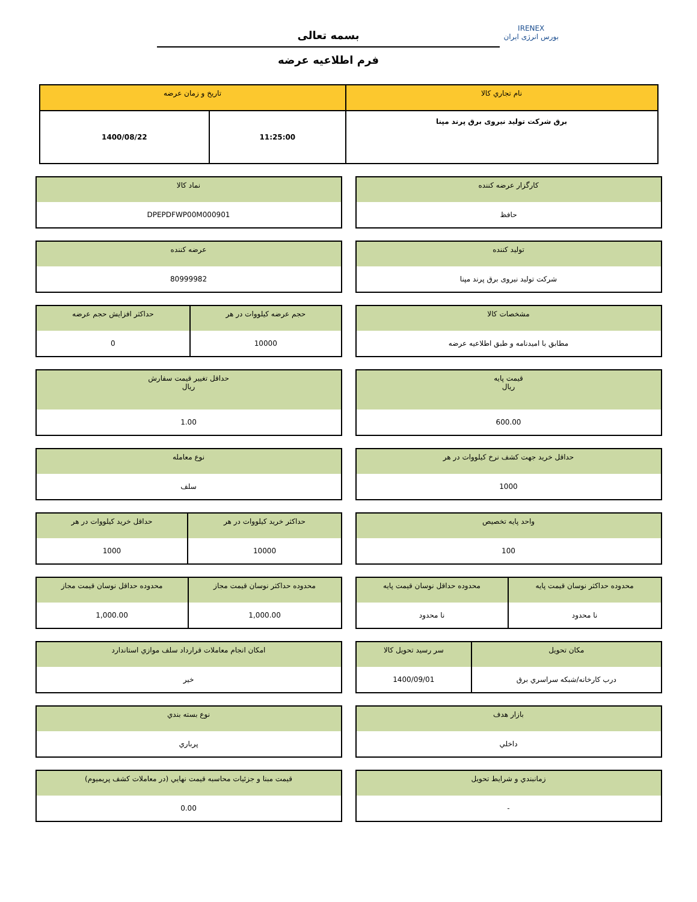IRENEX
بورس انرژی ایران
بسمه تعالی
فرم اطلاعیه عرضه
| نام تجاري كالا | تاريخ و زمان عرضه | |
| --- | --- | --- |
| برق شرکت تولید نیروی برق پرند مپنا | 11:25:00 | 1400/08/22 |
| كارگزار عرضه كننده |
| --- |
| حافظ |
| نماد كالا |
| --- |
| DPEPDFWP00M000901 |
| توليد كننده |
| --- |
| شرکت تولید نیروی برق پرند مپنا |
| عرضه كننده |
| --- |
| 80999982 |
| مشخصات كالا |
| --- |
| مطابق با امیدنامه و طبق اطلاعیه عرضه |
| حجم عرضه كيلووات در هر | حداكثر افزايش حجم عرضه |
| --- | --- |
| 10000 | 0 |
| قيمت پايه ريال |
| --- |
| 600.00 |
| حداقل تغيير قيمت سفارش ريال |
| --- |
| 1.00 |
| حداقل خريد جهت كشف نرخ كيلووات در هر |
| --- |
| 1000 |
| نوع معامله |
| --- |
| سلف |
| واحد پايه تخصيص |
| --- |
| 100 |
| حداكثر خريد كيلووات در هر | حداقل خريد كيلووات در هر |
| --- | --- |
| 10000 | 1000 |
| محدوده حداکثر نوسان قيمت پايه | محدوده حداقل نوسان قيمت پايه |
| --- | --- |
| نا محدود | نا محدود |
| محدوده حداكثر نوسان قيمت مجاز | محدوده حداقل نوسان قيمت مجاز |
| --- | --- |
| 1,000.00 | 1,000.00 |
| مكان تحويل | سر رسيد تحويل كالا |
| --- | --- |
| درب کارخانه/شبکه سراسري برق | 1400/09/01 |
| امكان انجام معاملات قرارداد سلف موازي استاندارد |
| --- |
| خير |
| بازار هدف |
| --- |
| داخلي |
| نوع بسته بندي |
| --- |
| پرباري |
| زمانبندي و شرايط تحويل |
| --- |
| - |
| قيمت مبنا و جزئيات محاسبه قيمت نهايي (در معاملات كشف پريميوم) |
| --- |
| 0.00 |